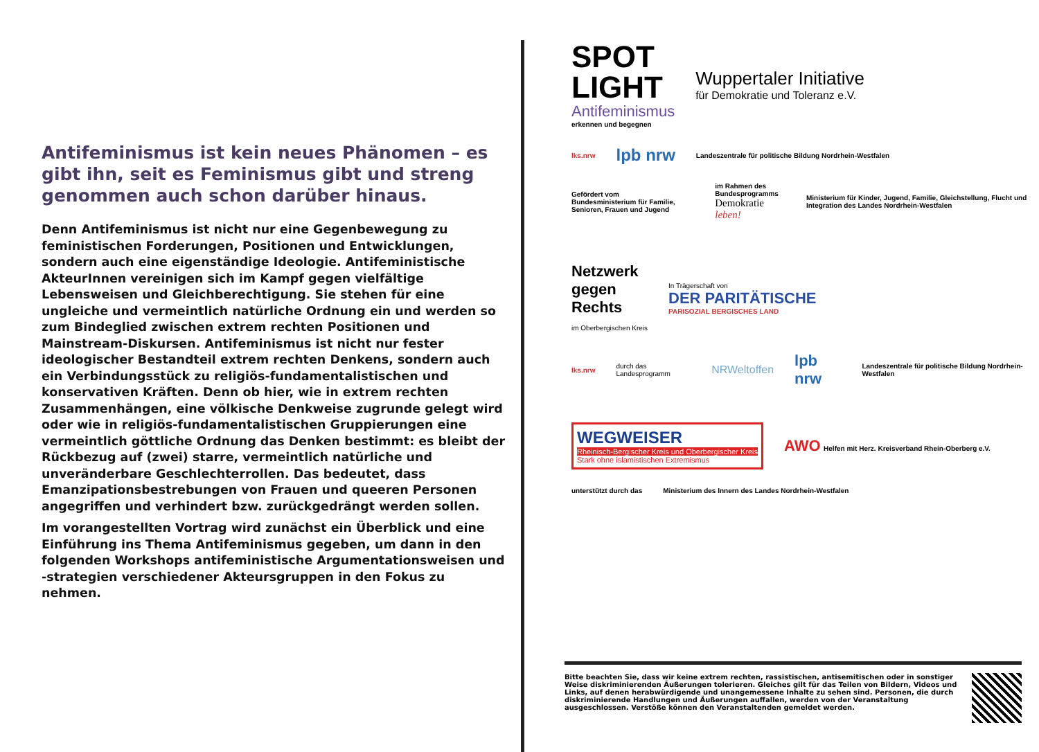Antifeminismus ist kein neues Phänomen – es gibt ihn, seit es Feminismus gibt und streng genommen auch schon darüber hinaus.
Denn Antifeminismus ist nicht nur eine Gegenbewegung zu feministischen Forderungen, Positionen und Entwicklungen, sondern auch eine eigenständige Ideologie. Antifeministische AkteurInnen vereinigen sich im Kampf gegen vielfältige Lebensweisen und Gleichberechtigung. Sie stehen für eine ungleiche und vermeintlich natürliche Ordnung ein und werden so zum Bindeglied zwischen extrem rechten Positionen und Mainstream-Diskursen. Antifeminismus ist nicht nur fester ideologischer Bestandteil extrem rechten Denkens, sondern auch ein Verbindungsstück zu religiös-fundamentalistischen und konservativen Kräften. Denn ob hier, wie in extrem rechten Zusammenhängen, eine völkische Denkweise zugrunde gelegt wird oder wie in religiös-fundamentalistischen Gruppierungen eine vermeintlich göttliche Ordnung das Denken bestimmt: es bleibt der Rückbezug auf (zwei) starre, vermeintlich natürliche und unveränderbare Geschlechterrollen. Das bedeutet, dass Emanzipationsbestrebungen von Frauen und queeren Personen angegriffen und verhindert bzw. zurückgedrängt werden sollen.
Im vorangestellten Vortrag wird zunächst ein Überblick und eine Einführung ins Thema Antifeminismus gegeben, um dann in den folgenden Workshops antifeministische Argumentationsweisen und -strategien verschiedener Akteursgruppen in den Fokus zu nehmen.
SPOT
LIGHT
Antifeminismus
erkennen und begegnen
Wuppertaler Initiative
für Demokratie und Toleranz e.V.
lks.nrw lpb nrw Landeszentrale für politische Bildung Nordrhein-Westfalen
Gefördert vom
Bundesministerium für Familie, Senioren, Frauen und Jugend
im Rahmen des Bundesprogramms
Demokratie leben!
Ministerium für Kinder, Jugend, Familie, Gleichstellung, Flucht und Integration des Landes Nordrhein-Westfalen
Netzwerk
gegen
Rechts
im Oberbergischen Kreis
In Trägerschaft von
DER PARITÄTISCHE
PARISOZIAL BERGISCHES LAND
lks.nrw durch das Landesprogramm NRWeltoffen lpb nrw Landeszentrale für politische Bildung Nordrhein-Westfalen
WEGWEISER
Rheinisch-Bergischer Kreis und Oberbergischer Kreis
Stark ohne islamistischen Extremismus
AWO Helfen mit Herz. Kreisverband Rhein-Oberberg e.V.
unterstützt durch das Ministerium des Innern des Landes Nordrhein-Westfalen
Bitte beachten Sie, dass wir keine extrem rechten, rassistischen, antisemitischen oder in sonstiger Weise diskriminierenden Äußerungen tolerieren. Gleiches gilt für das Teilen von Bildern, Videos und Links, auf denen herabwürdigende und unangemessene Inhalte zu sehen sind. Personen, die durch diskriminierende Handlungen und Äußerungen auffallen, werden von der Veranstaltung ausgeschlossen. Verstöße können den Veranstaltenden gemeldet werden.